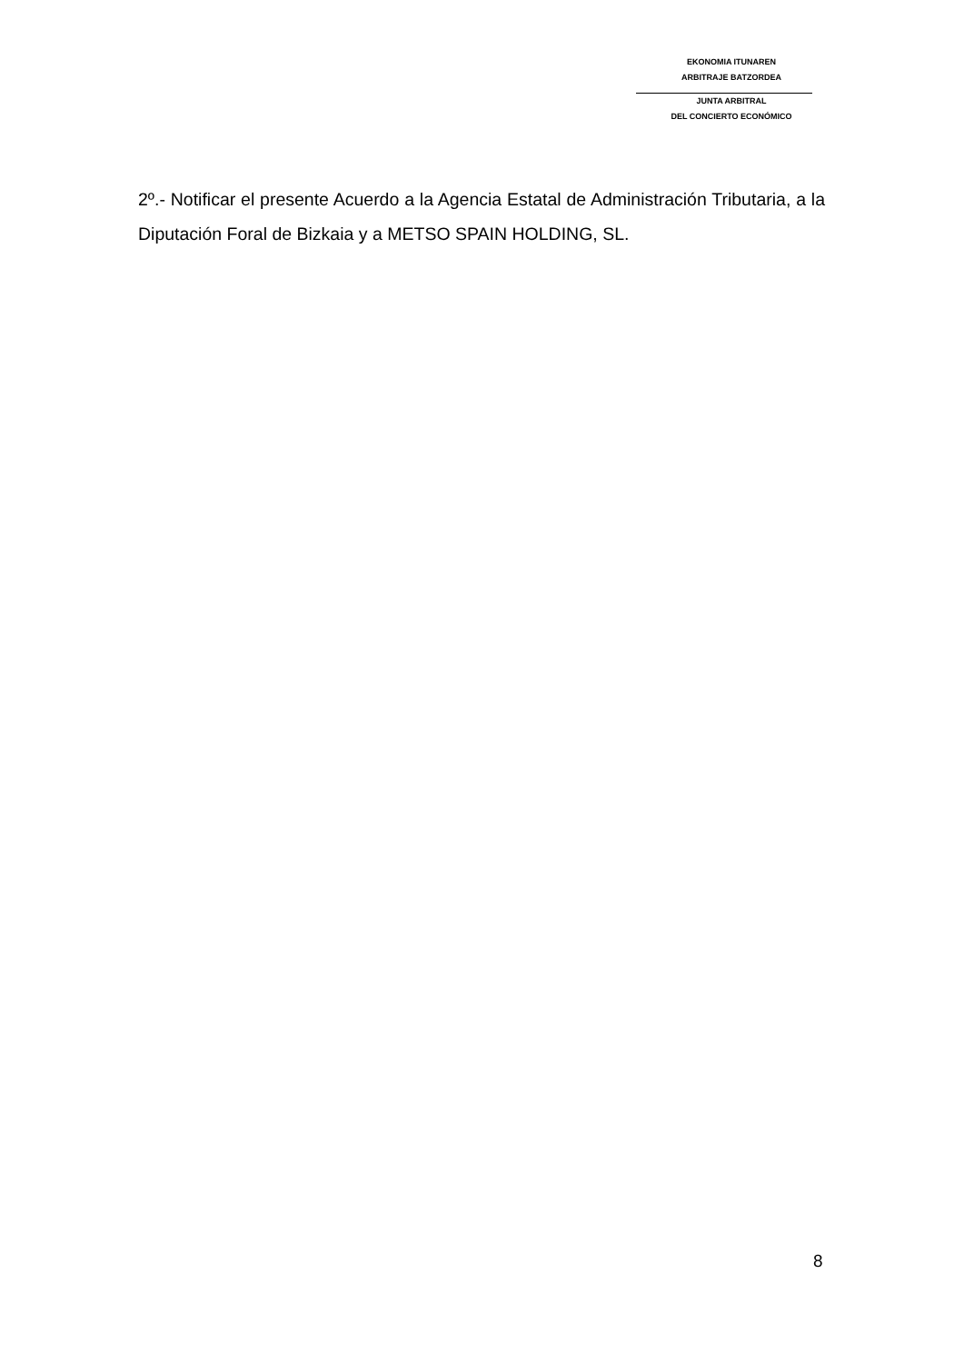EKONOMIA ITUNAREN
ARBITRAJE BATZORDEA
JUNTA ARBITRAL
DEL CONCIERTO ECONÓMICO
2º.- Notificar el presente Acuerdo a la Agencia Estatal de Administración Tributaria, a la Diputación Foral de Bizkaia y a METSO SPAIN HOLDING, SL.
8